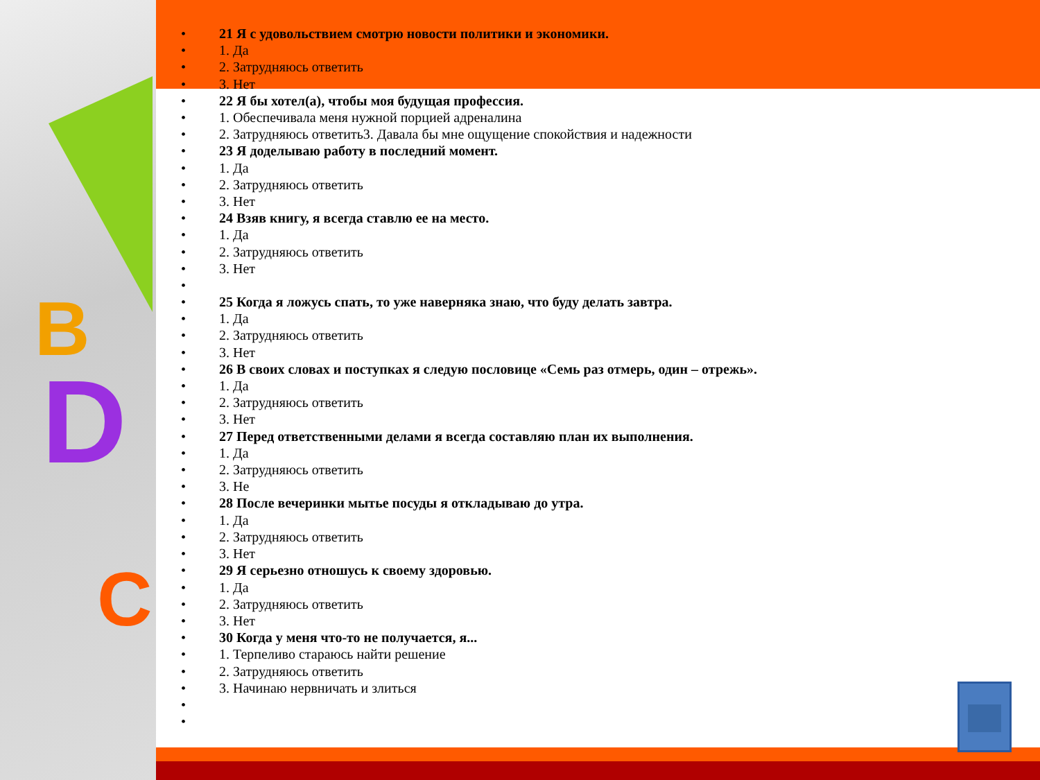B
D
C
21 Я с удовольствием смотрю новости политики и экономики.
1. Да
2. Затрудняюсь ответить
3. Нет
22 Я бы хотел(а), чтобы моя будущая профессия.
1. Обеспечивала меня нужной порцией адреналина
2. Затрудняюсь ответить3. Давала бы мне ощущение спокойствия и надежности
23 Я доделываю работу в последний момент.
1. Да
2. Затрудняюсь ответить
3. Нет
24 Взяв книгу, я всегда ставлю ее на место.
1. Да
2. Затрудняюсь ответить
3. Нет
25 Когда я ложусь спать, то уже наверняка знаю, что буду делать завтра.
1. Да
2. Затрудняюсь ответить
3. Нет
26 В своих словах и поступках я следую пословице «Семь раз отмерь, один – отрежь».
1. Да
2. Затрудняюсь ответить
3. Нет
27 Перед ответственными делами я всегда составляю план их выполнения.
1. Да
2. Затрудняюсь ответить
3. Не
28 После вечеринки мытье посуды я откладываю до утра.
1. Да
2. Затрудняюсь ответить
3. Нет
29 Я серьезно отношусь к своему здоровью.
1. Да
2. Затрудняюсь ответить
3. Нет
30 Когда у меня что-то не получается, я...
1. Терпеливо стараюсь найти решение
2. Затрудняюсь ответить
3. Начинаю нервничать и злиться